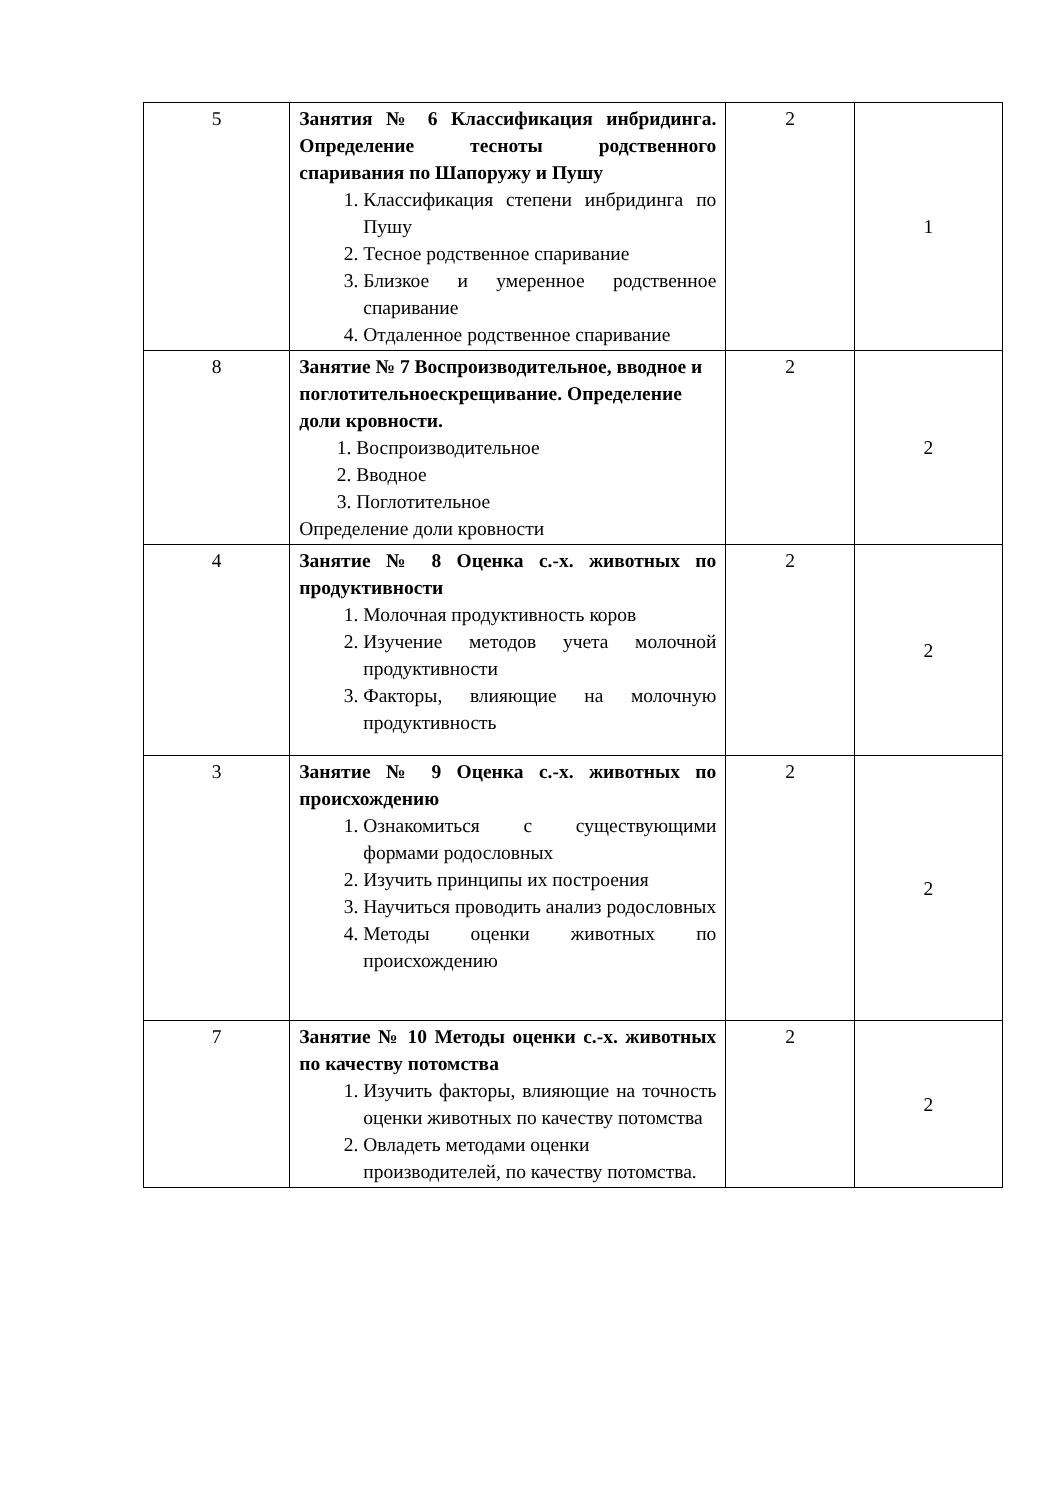| 5 | Занятия № 6 Классификация инбридинга. Определение тесноты родственного спаривания по Шапоружу и Пушу 1. Классификация степени инбридинга по Пушу 2. Тесное родственное спаривание 3. Близкое и умеренное родственное спаривание 4. Отдаленное родственное спаривание | 2 | 1 |
| 8 | Занятие № 7 Воспроизводительное, вводное и поглотительноескрещивание. Определение доли кровности. 1. Воспроизводительное 2. Вводное 3. Поглотительное Определение доли кровности | 2 | 2 |
| 4 | Занятие № 8 Оценка с.-х. животных по продуктивности 1. Молочная продуктивность коров 2. Изучение методов учета молочной продуктивности 3. Факторы, влияющие на молочную продуктивность | 2 | 2 |
| 3 | Занятие № 9 Оценка с.-х. животных по происхождению 1. Ознакомиться с существующими формами родословных 2. Изучить принципы их построения 3. Научиться проводить анализ родословных 4. Методы оценки животных по происхождению | 2 | 2 |
| 7 | Занятие № 10 Методы оценки с.-х. животных по качеству потомства 1. Изучить факторы, влияющие на точность оценки животных по качеству потомства 2. Овладеть методами оценки производителей, по качеству потомства. | 2 | 2 |